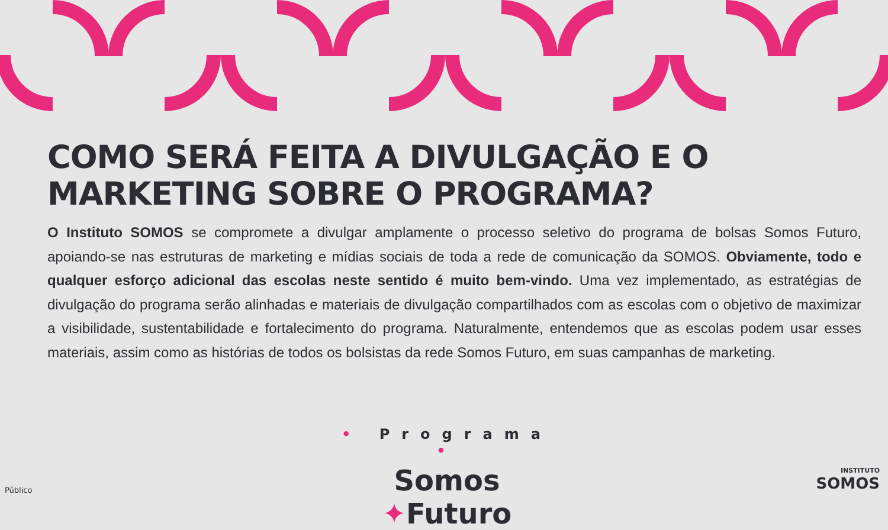COMO SERÁ FEITA A DIVULGAÇÃO E O MARKETING SOBRE O PROGRAMA?
O Instituto SOMOS se compromete a divulgar amplamente o processo seletivo do programa de bolsas Somos Futuro, apoiando-se nas estruturas de marketing e mídias sociais de toda a rede de comunicação da SOMOS. Obviamente, todo e qualquer esforço adicional das escolas neste sentido é muito bem-vindo. Uma vez implementado, as estratégias de divulgação do programa serão alinhadas e materiais de divulgação compartilhados com as escolas com o objetivo de maximizar a visibilidade, sustentabilidade e fortalecimento do programa. Naturalmente, entendemos que as escolas podem usar esses materiais, assim como as histórias de todos os bolsistas da rede Somos Futuro, em suas campanhas de marketing.
• Programa •
Somos ✦Futuro
INSTITUTO
SOMOS
Público